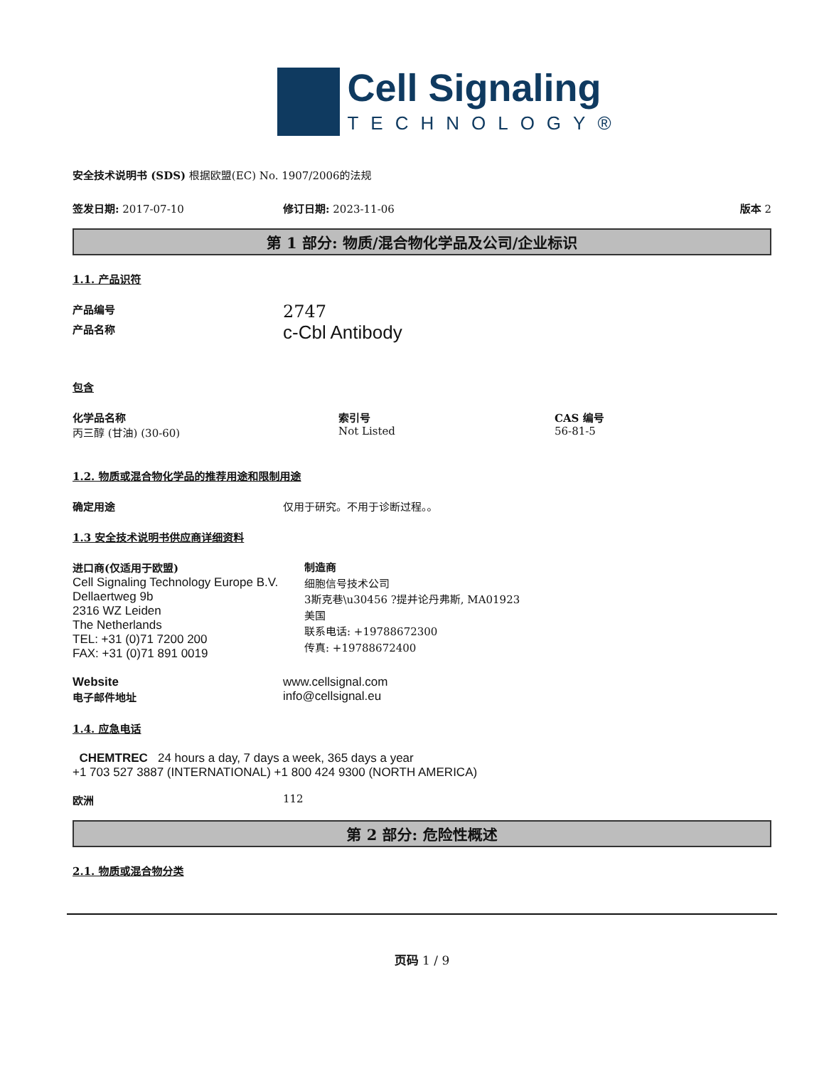Cell Signaling
TECHNOLOGY®
安全技术说明书 (SDS) 根据欧盟(EC) No. 1907/2006的法规
签发日期: 2017-07-10 修订日期: 2023-11-06 版本 2
第 1 部分: 物质/混合物化学品及公司/企业标识
1.1. 产品识符
产品编号 2747
产品名称 c-Cbl Antibody
包含
化学品名称
丙三醇 (甘油) (30-60)
索引号
Not Listed
CAS 编号
56-81-5
1.2. 物质或混合物化学品的推荐用途和限制用途
确定用途 仅用于研究。不用于诊断过程。。
1.3 安全技术说明书供应商详细资料
进口商(仅适用于欧盟)
Cell Signaling Technology Europe B.V.
Dellaertweg 9b
2316 WZ Leiden
The Netherlands
TEL: +31 (0)71 7200 200
FAX: +31 (0)71 891 0019
制造商
细胞信号技术公司
3斯克巷\u30456 ?提并论丹弗斯, MA01923
美国
联系电话: +19788672300
传真: +19788672400
Website
电子邮件地址
www.cellsignal.com
info@cellsignal.eu
1.4. 应急电话
CHEMTREC 24 hours a day, 7 days a week, 365 days a year
+1 703 527 3887 (INTERNATIONAL) +1 800 424 9300 (NORTH AMERICA)
欧洲 112
第 2 部分: 危险性概述
2.1. 物质或混合物分类
页码 1 / 9